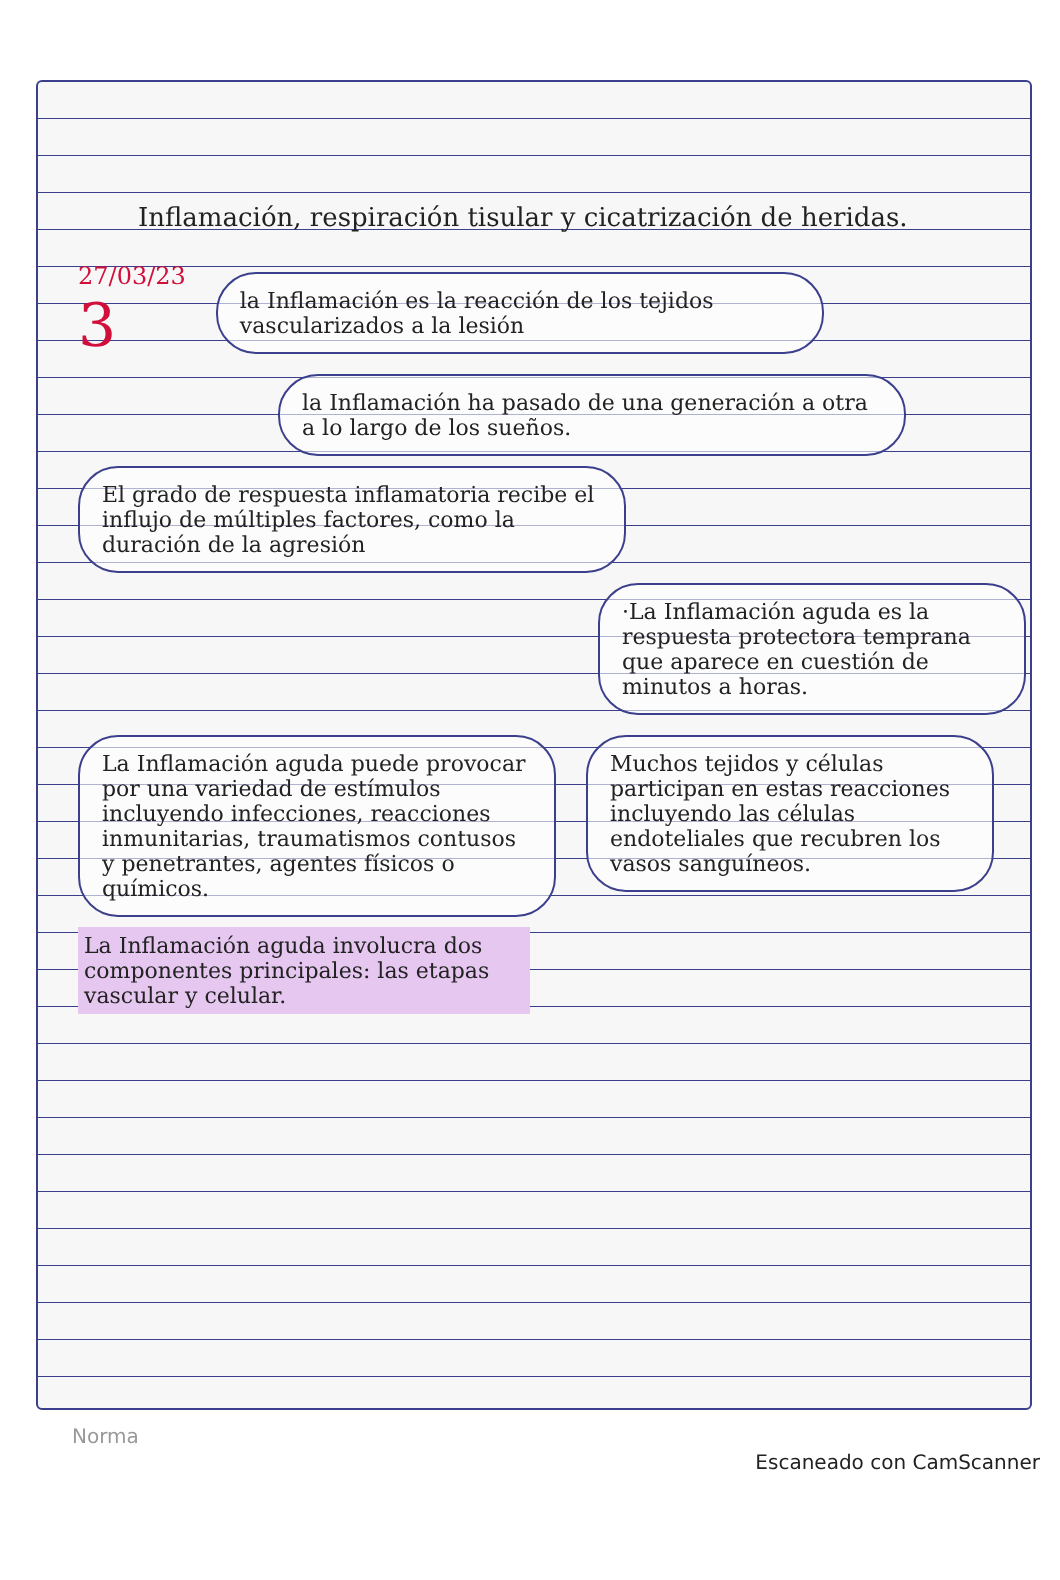Inflamación, respiración tisular y cicatrización de heridas.
27/03/23
3
la Inflamación es la reacción de los tejidos vascularizados a la lesión
la Inflamación ha pasado de una generación a otra a lo largo de los sueños.
El grado de respuesta inflamatoria recibe el influjo de múltiples factores, como la duración de la agresión
·La Inflamación aguda es la respuesta protectora temprana que aparece en cuestión de minutos a horas.
La Inflamación aguda puede provocar por una variedad de estímulos incluyendo infecciones, reacciones inmunitarias, traumatismos contusos y penetrantes, agentes físicos o químicos.
La Inflamación aguda involucra dos componentes principales: las etapas vascular y celular.
Muchos tejidos y células participan en estas reacciones incluyendo las células endoteliales que recubren los vasos sanguíneos.
Norma
Escaneado con CamScanner